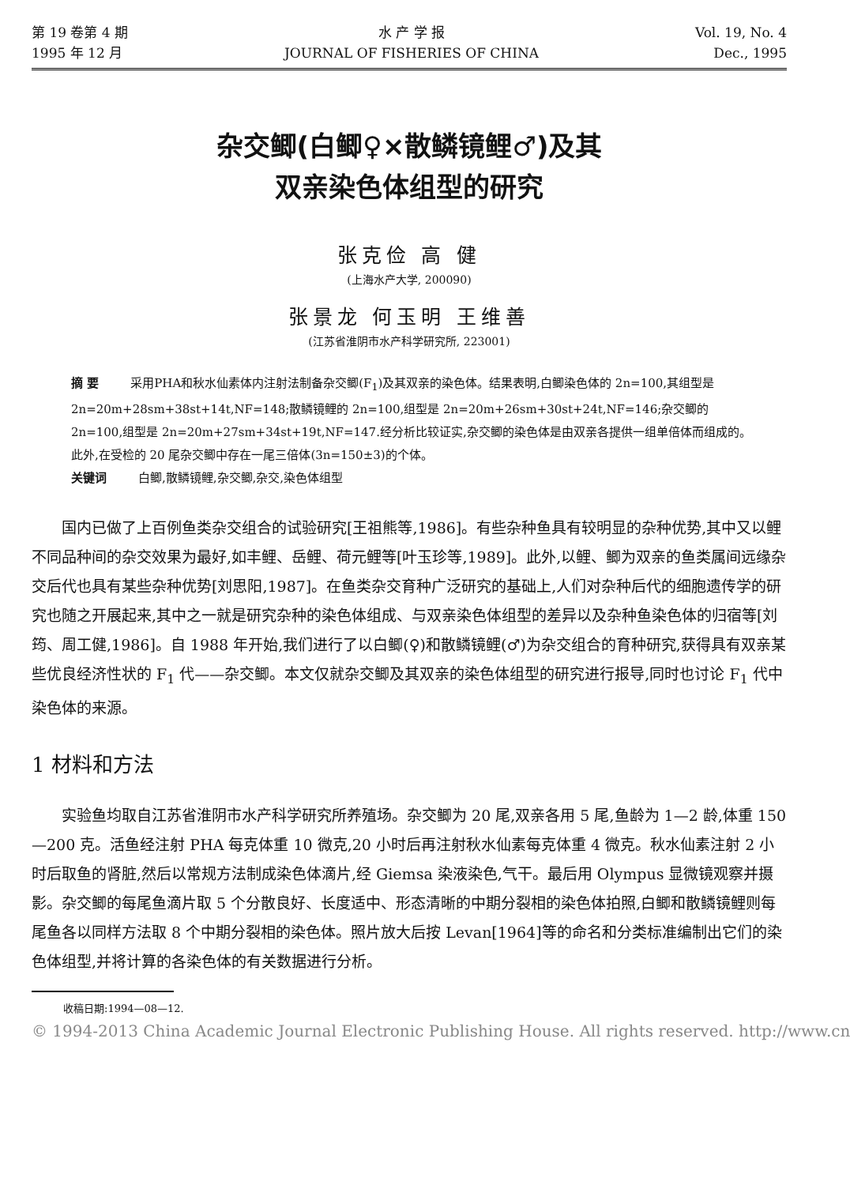第 19 卷第 4 期
1995 年 12 月
水 产 学 报
JOURNAL OF FISHERIES OF CHINA
Vol. 19, No. 4
Dec., 1995
杂交鲫(白鲫♀×散鳞镜鲤♂)及其
双亲染色体组型的研究
张克俭 高 健
(上海水产大学, 200090)
张景龙 何玉明 王维善
(江苏省淮阴市水产科学研究所, 223001)
摘 要 采用PHA和秋水仙素体内注射法制备杂交鲫(F<sub>1</sub>)及其双亲的染色体。结果表明,白鲫染色体的 2n=100,其组型是 2n=20m+28sm+38st+14t,NF=148;散鳞镜鲤的 2n=100,组型是 2n=20m+26sm+30st+24t,NF=146;杂交鲫的 2n=100,组型是 2n=20m+27sm+34st+19t,NF=147.经分析比较证实,杂交鲫的染色体是由双亲各提供一组单倍体而组成的。此外,在受检的 20 尾杂交鲫中存在一尾三倍体(3n=150±3)的个体。
关键词 白鲫,散鳞镜鲤,杂交鲫,杂交,染色体组型
国内已做了上百例鱼类杂交组合的试验研究[王祖熊等,1986]。有些杂种鱼具有较明显的杂种优势,其中又以鲤不同品种间的杂交效果为最好,如丰鲤、岳鲤、荷元鲤等[叶玉珍等,1989]。此外,以鲤、鲫为双亲的鱼类属间远缘杂交后代也具有某些杂种优势[刘思阳,1987]。在鱼类杂交育种广泛研究的基础上,人们对杂种后代的细胞遗传学的研究也随之开展起来,其中之一就是研究杂种的染色体组成、与双亲染色体组型的差异以及杂种鱼染色体的归宿等[刘筠、周工健,1986]。自 1988 年开始,我们进行了以白鲫(♀)和散鳞镜鲤(♂)为杂交组合的育种研究,获得具有双亲某些优良经济性状的 F<sub>1</sub> 代——杂交鲫。本文仅就杂交鲫及其双亲的染色体组型的研究进行报导,同时也讨论 F<sub>1</sub> 代中染色体的来源。
1 材料和方法
实验鱼均取自江苏省淮阴市水产科学研究所养殖场。杂交鲫为 20 尾,双亲各用 5 尾,鱼龄为 1—2 龄,体重 150—200 克。活鱼经注射 PHA 每克体重 10 微克,20 小时后再注射秋水仙素每克体重 4 微克。秋水仙素注射 2 小时后取鱼的肾脏,然后以常规方法制成染色体滴片,经 Giemsa 染液染色,气干。最后用 Olympus 显微镜观察并摄影。杂交鲫的每尾鱼滴片取 5 个分散良好、长度适中、形态清晰的中期分裂相的染色体拍照,白鲫和散鳞镜鲤则每尾鱼各以同样方法取 8 个中期分裂相的染色体。照片放大后按 Levan[1964]等的命名和分类标准编制出它们的染色体组型,并将计算的各染色体的有关数据进行分析。
收稿日期:1994—08—12.
© 1994-2013 China Academic Journal Electronic Publishing House. All rights reserved. http://www.cn